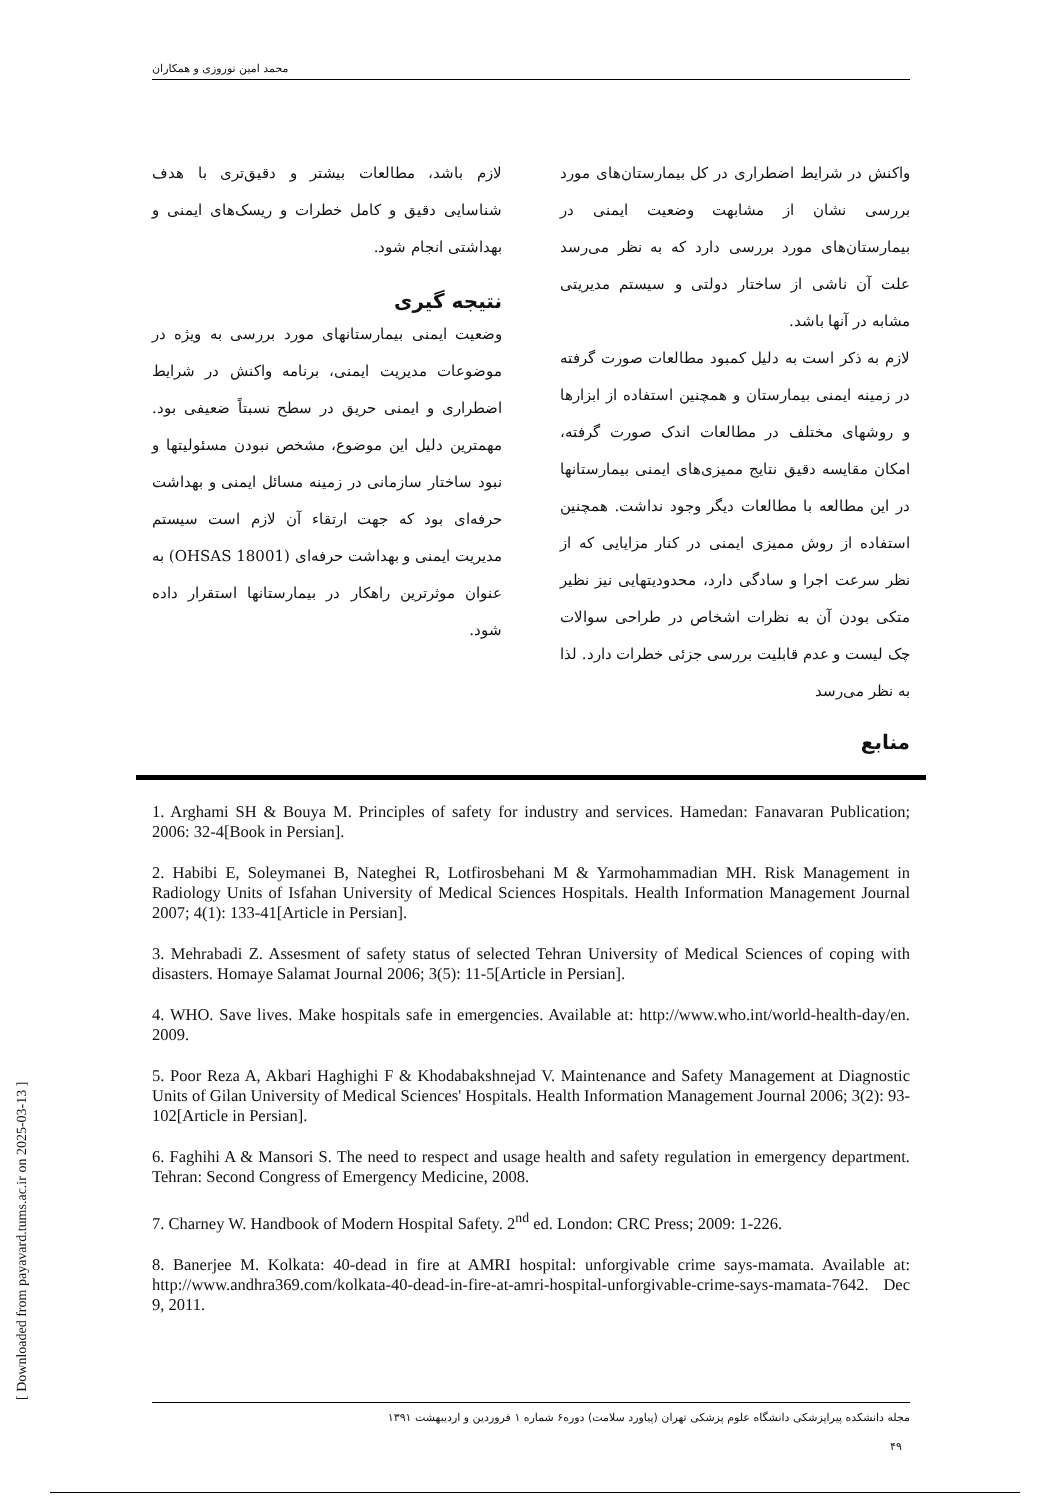محمد امین نوروزی و همکاران
واکنش در شرایط اضطراری در کل بیمارستان‌های مورد بررسی نشان از مشابهت وضعیت ایمنی در بیمارستان‌های مورد بررسی دارد که به نظر می‌رسد علت آن ناشی از ساختار دولتی و سیستم مدیریتی مشابه در آنها باشد.
لازم به ذکر است به دلیل کمبود مطالعات صورت گرفته در زمینه ایمنی بیمارستان و همچنین استفاده از ابزارها و روشهای مختلف در مطالعات اندک صورت گرفته، امکان مقایسه دقیق نتایج ممیزی‌های ایمنی بیمارستانها در این مطالعه با مطالعات دیگر وجود نداشت. همچنین استفاده از روش ممیزی ایمنی در کنار مزایایی که از نظر سرعت اجرا و سادگی دارد، محدودیتهایی نیز نظیر متکی بودن آن به نظرات اشخاص در طراحی سوالات چک لیست و عدم قابلیت بررسی جزئی خطرات دارد. لذا به نظر می‌رسد
لازم باشد، مطالعات بیشتر و دقیق‌تری با هدف شناسایی دقیق و کامل خطرات و ریسک‌های ایمنی و بهداشتی انجام شود.
نتیجه گیری
وضعیت ایمنی بیمارستانهای مورد بررسی به ویژه در موضوعات مدیریت ایمنی، برنامه واکنش در شرایط اضطراری و ایمنی حریق در سطح نسبتاً ضعیفی بود. مهمترین دلیل این موضوع، مشخص نبودن مسئولیتها و نبود ساختار سازمانی در زمینه مسائل ایمنی و بهداشت حرفه‌ای بود که جهت ارتقاء آن لازم است سیستم مدیریت ایمنی و بهداشت حرفه‌ای (OHSAS 18001) به عنوان موثرترین راهکار در بیمارستانها استقرار داده شود.
منابع
1. Arghami SH & Bouya M. Principles of safety for industry and services. Hamedan: Fanavaran Publication; 2006: 32-4[Book in Persian].
2. Habibi E, Soleymanei B, Nateghei R, Lotfirosbehani M & Yarmohammadian MH. Risk Management in Radiology Units of Isfahan University of Medical Sciences Hospitals. Health Information Management Journal 2007; 4(1): 133-41[Article in Persian].
3. Mehrabadi Z. Assesment of safety status of selected Tehran University of Medical Sciences of coping with disasters. Homaye Salamat Journal 2006; 3(5): 11-5[Article in Persian].
4. WHO. Save lives. Make hospitals safe in emergencies. Available at: http://www.who.int/world-health-day/en. 2009.
5. Poor Reza A, Akbari Haghighi F & Khodabakshnejad V. Maintenance and Safety Management at Diagnostic Units of Gilan University of Medical Sciences' Hospitals. Health Information Management Journal 2006; 3(2): 93-102[Article in Persian].
6. Faghihi A & Mansori S. The need to respect and usage health and safety regulation in emergency department. Tehran: Second Congress of Emergency Medicine, 2008.
7. Charney W. Handbook of Modern Hospital Safety. 2<sup>nd</sup> ed. London: CRC Press; 2009: 1-226.
8. Banerjee M. Kolkata: 40-dead in fire at AMRI hospital: unforgivable crime says-mamata. Available at: http://www.andhra369.com/kolkata-40-dead-in-fire-at-amri-hospital-unforgivable-crime-says-mamata-7642. Dec 9, 2011.
مجله دانشکده پیراپزشکی دانشگاه علوم پزشکی تهران (پیاورد سلامت) دوره۶ شماره ۱ فروردین و اردیبهشت ۱۳۹۱
۴۹
[ Downloaded from payavard.tums.ac.ir on 2025-03-13 ]